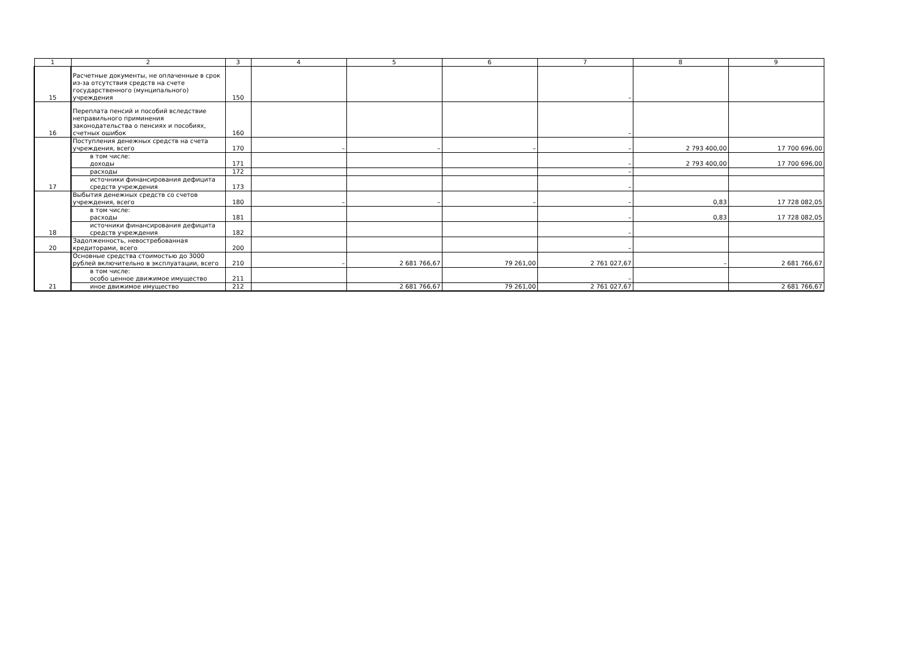| 1 | 2 | 3 | 4 | 5 | 6 | 7 | 8 | 9 |
| 15 | Расчетные документы, не оплаченные в срок из-за отсутствия средств на счете государственного (мунципального) учреждения | 150 | | | | – | | |
| 16 | Переплата пенсий и пособий вследствие неправильного приминения законодательства о пенсиях и пособиях, счетных ошибок | 160 | | | | – | | |
| 17 | Поступления денежных средств на счета учреждения, всего | 170 | – | – | – | – | 2 793 400,00 | 17 700 696,00 |
| | в том числе: доходы | 171 | | | | – | 2 793 400,00 | 17 700 696,00 |
| | расходы | 172 | | | | – | | |
| | источники финансирования дефицита средств учреждения | 173 | | | | – | | |
| 18 | Выбытия денежных средств со счетов учреждения, всего | 180 | – | – | – | – | 0,83 | 17 728 082,05 |
| | в том числе: расходы | 181 | | | | – | 0,83 | 17 728 082,05 |
| | источники финансирования дефицита средств учреждения | 182 | | | | – | | |
| 20 | Задолженность, невостребованная кредиторами, всего | 200 | | | | – | | |
| 21 | Основные средства стоимостью до 3000 рублей включительно в эксплуатации, всего | 210 | – | 2 681 766,67 | 79 261,00 | 2 761 027,67 | – | 2 681 766,67 |
| | в том числе: особо ценное движимое имущество | 211 | | | | – | | |
| | иное движимое имущество | 212 | | 2 681 766,67 | 79 261,00 | 2 761 027,67 | | 2 681 766,67 |